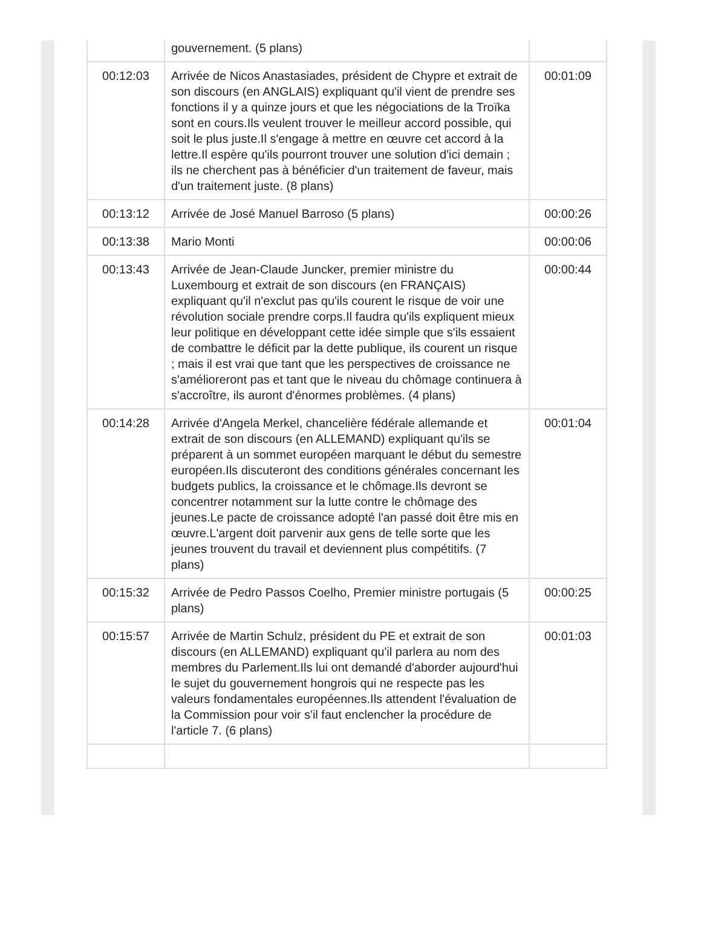| | gouvernement. (5 plans) | |
| 00:12:03 | Arrivée de Nicos Anastasiades, président de Chypre et extrait de son discours (en ANGLAIS) expliquant qu'il vient de prendre ses fonctions il y a quinze jours et que les négociations de la Troïka sont en cours.Ils veulent trouver le meilleur accord possible, qui soit le plus juste.Il s'engage à mettre en œuvre cet accord à la lettre.Il espère qu'ils pourront trouver une solution d'ici demain ; ils ne cherchent pas à bénéficier d'un traitement de faveur, mais d'un traitement juste. (8 plans) | 00:01:09 |
| 00:13:12 | Arrivée de José Manuel Barroso (5 plans) | 00:00:26 |
| 00:13:38 | Mario Monti | 00:00:06 |
| 00:13:43 | Arrivée de Jean-Claude Juncker, premier ministre du Luxembourg et extrait de son discours (en FRANÇAIS) expliquant qu'il n'exclut pas qu'ils courent le risque de voir une révolution sociale prendre corps.Il faudra qu'ils expliquent mieux leur politique en développant cette idée simple que s'ils essaient de combattre le déficit par la dette publique, ils courent un risque ; mais il est vrai que tant que les perspectives de croissance ne s'amélioreront pas et tant que le niveau du chômage continuera à s'accroître, ils auront d'énormes problèmes. (4 plans) | 00:00:44 |
| 00:14:28 | Arrivée d'Angela Merkel, chancelière fédérale allemande et extrait de son discours (en ALLEMAND) expliquant qu'ils se préparent à un sommet européen marquant le début du semestre européen.Ils discuteront des conditions générales concernant les budgets publics, la croissance et le chômage.Ils devront se concentrer notamment sur la lutte contre le chômage des jeunes.Le pacte de croissance adopté l'an passé doit être mis en œuvre.L'argent doit parvenir aux gens de telle sorte que les jeunes trouvent du travail et deviennent plus compétitifs. (7 plans) | 00:01:04 |
| 00:15:32 | Arrivée de Pedro Passos Coelho, Premier ministre portugais (5 plans) | 00:00:25 |
| 00:15:57 | Arrivée de Martin Schulz, président du PE et extrait de son discours (en ALLEMAND) expliquant qu'il parlera au nom des membres du Parlement.Ils lui ont demandé d'aborder aujourd'hui le sujet du gouvernement hongrois qui ne respecte pas les valeurs fondamentales européennes.Ils attendent l'évaluation de la Commission pour voir s'il faut enclencher la procédure de l'article 7. (6 plans) | 00:01:03 |